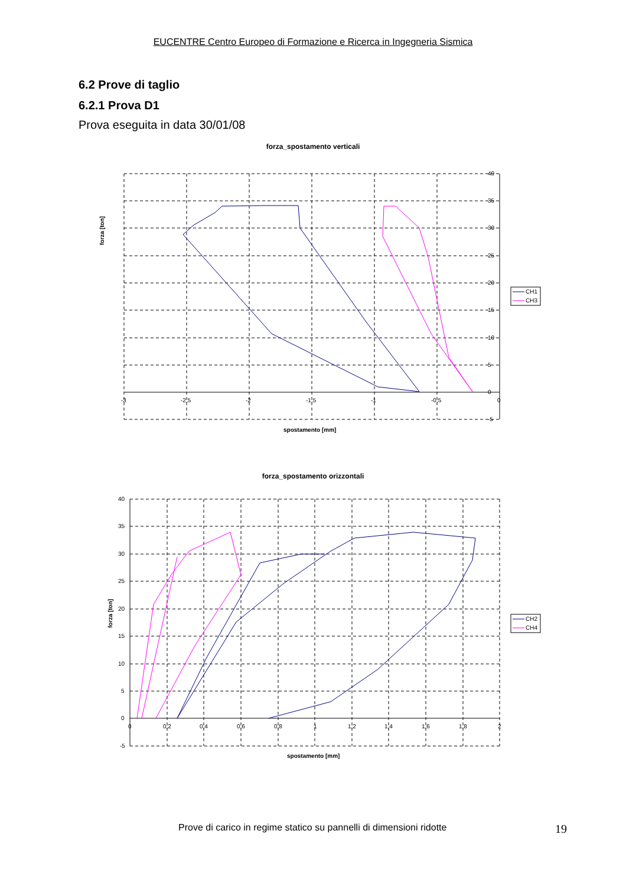EUCENTRE Centro Europeo di Formazione e Ricerca in Ingegneria Sismica
6.2 Prove di taglio
6.2.1 Prova D1
Prova eseguita in data 30/01/08
forza_spostamento verticali
forza [ton]
-3
-2,5
-2
-1,5
-1
-0,5
0
40
35
30
25
20
15
10
5
0
-5
spostamento [mm]
CH1
CH3
forza_spostamento orizzontali
forza [ton]
40
35
30
25
20
15
10
5
0
-5
0
0,2
0,4
0,6
0,8
1
1,2
1,4
1,6
1,8
2
spostamento [mm]
CH2
CH4
Prove di carico in regime statico su pannelli di dimensioni ridotte 19